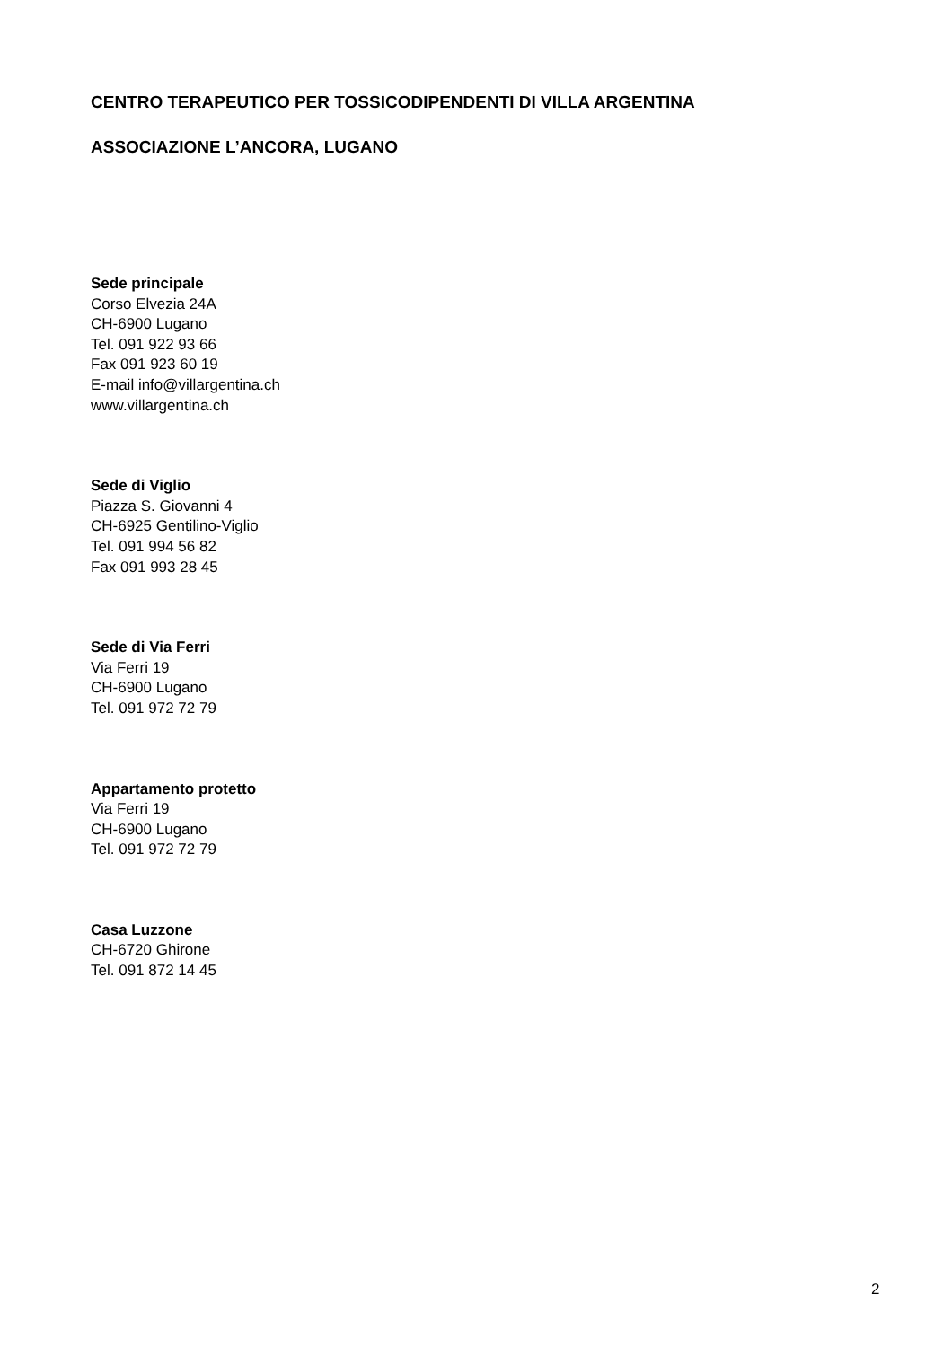CENTRO TERAPEUTICO PER TOSSICODIPENDENTI DI VILLA ARGENTINA
ASSOCIAZIONE L’ANCORA, LUGANO
Sede principale
Corso Elvezia 24A
CH-6900 Lugano
Tel. 091 922 93 66
Fax 091 923 60 19
E-mail info@villargentina.ch
www.villargentina.ch
Sede di Viglio
Piazza S. Giovanni 4
CH-6925 Gentilino-Viglio
Tel. 091 994 56 82
Fax 091 993 28 45
Sede di Via Ferri
Via Ferri 19
CH-6900 Lugano
Tel. 091 972 72 79
Appartamento protetto
Via Ferri 19
CH-6900 Lugano
Tel. 091 972 72 79
Casa Luzzone
CH-6720 Ghirone
Tel. 091 872 14 45
2